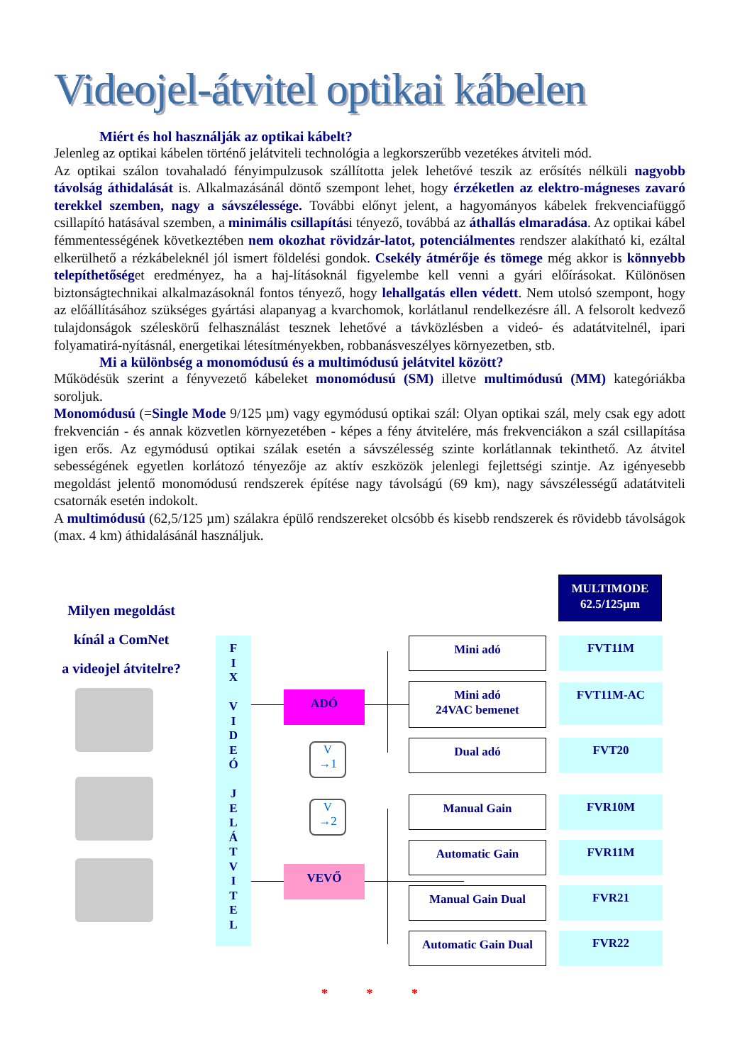Videojel-átvitel optikai kábelen
Miért és hol használják az optikai kábelt?
Jelenleg az optikai kábelen történő jelátviteli technológia a legkorszerűbb vezetékes átviteli mód.
Az optikai szálon tovahaladó fényimpulzusok szállította jelek lehetővé teszik az erősítés nélküli nagyobb távolság áthidalását is. Alkalmazásánál döntő szempont lehet, hogy érzéketlen az elektro-mágneses zavaró terekkel szemben, nagy a sávszélessége. További előnyt jelent, a hagyományos kábelek frekvenciafüggő csillapító hatásával szemben, a minimális csillapítási tényező, továbbá az áthallás elmaradása. Az optikai kábel fémmentességének következtében nem okozhat rövidzár-latot, potenciálmentes rendszer alakítható ki, ezáltal elkerülhető a rézkábeleknél jól ismert földelési gondok. Csekély átmérője és tömege még akkor is könnyebb telepíthetőséget eredményez, ha a haj-lításoknál figyelembe kell venni a gyári előírásokat. Különösen biztonságtechnikai alkalmazásoknál fontos tényező, hogy lehallgatás ellen védett. Nem utolsó szempont, hogy az előállításához szükséges gyártási alapanyag a kvarchomok, korlátlanul rendelkezésre áll. A felsorolt kedvező tulajdonságok széleskörű felhasználást tesznek lehetővé a távközlésben a videó- és adatátvitelnél, ipari folyamatirá-nyításnál, energetikai létesítményekben, robbanásveszélyes környezetben, stb.
Mi a különbség a monomódusú és a multimódusú jelátvitel között?
Működésük szerint a fényvezető kábeleket monomódusú (SM) illetve multimódusú (MM) kategóriákba soroljuk.
Monomódusú (=Single Mode 9/125 µm) vagy egymódusú optikai szál: Olyan optikai szál, mely csak egy adott frekvencián - és annak közvetlen környezetében - képes a fény átvitelére, más frekvenciákon a szál csillapítása igen erős. Az egymódusú optikai szálak esetén a sávszélesség szinte korlátlannak tekinthető. Az átvitel sebességének egyetlen korlátozó tényezője az aktív eszközök jelenlegi fejlettségi szintje. Az igényesebb megoldást jelentő monomódusú rendszerek építése nagy távolságú (69 km), nagy sávszélességű adatátviteli csatornák esetén indokolt.
A multimódusú (62,5/125 µm) szálakra épülő rendszereket olcsóbb és kisebb rendszerek és rövidebb távolságok (max. 4 km) áthidalásánál használjuk.
Milyen megoldást
kínál a ComNet
a videojel átvitelre?
F
I
X
V
I
D
E
Ó
J
E
L
Á
T
V
I
T
E
L
ADÓ
VEVŐ
V
→1
V
→2
MULTIMODE
62.5/125µm
Mini adó FVT11M
Mini adó
24VAC bemenet
FVT11M-AC
Dual adó FVT20
Manual Gain FVR10M
Automatic Gain FVR11M
Manual Gain Dual FVR21
Automatic Gain Dual FVR22
* * *